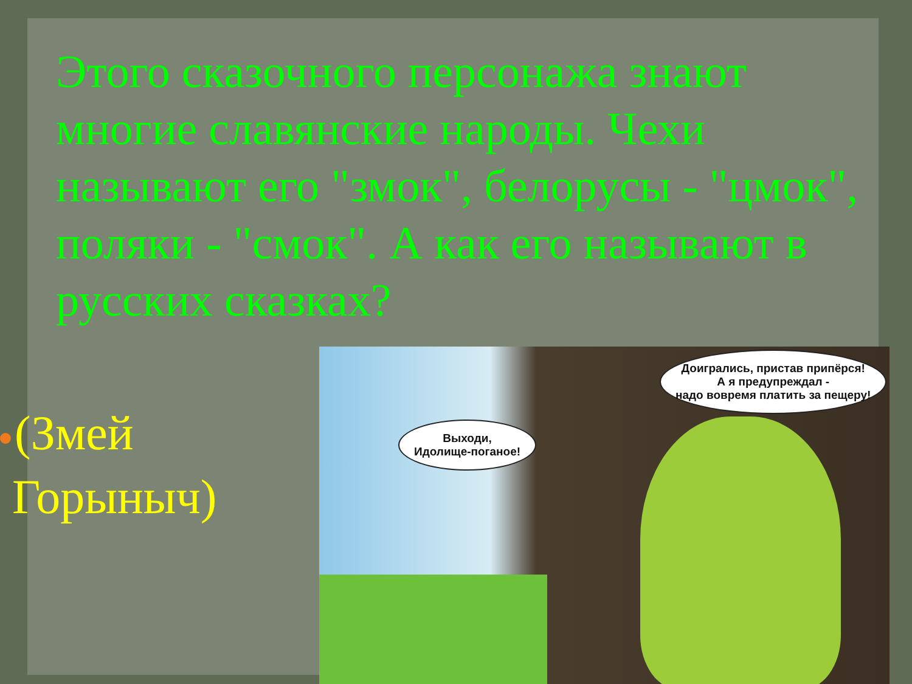Этого сказочного персонажа знают многие славянские народы. Чехи называют его "змок", белорусы - "цмок", поляки - "смок". А как его называют в русских сказках?
(Змей Горыныч)
Выходи,
Идолище-поганое!
Доигрались, пристав припёрся!
А я предупреждал -
надо вовремя платить за пещеру!